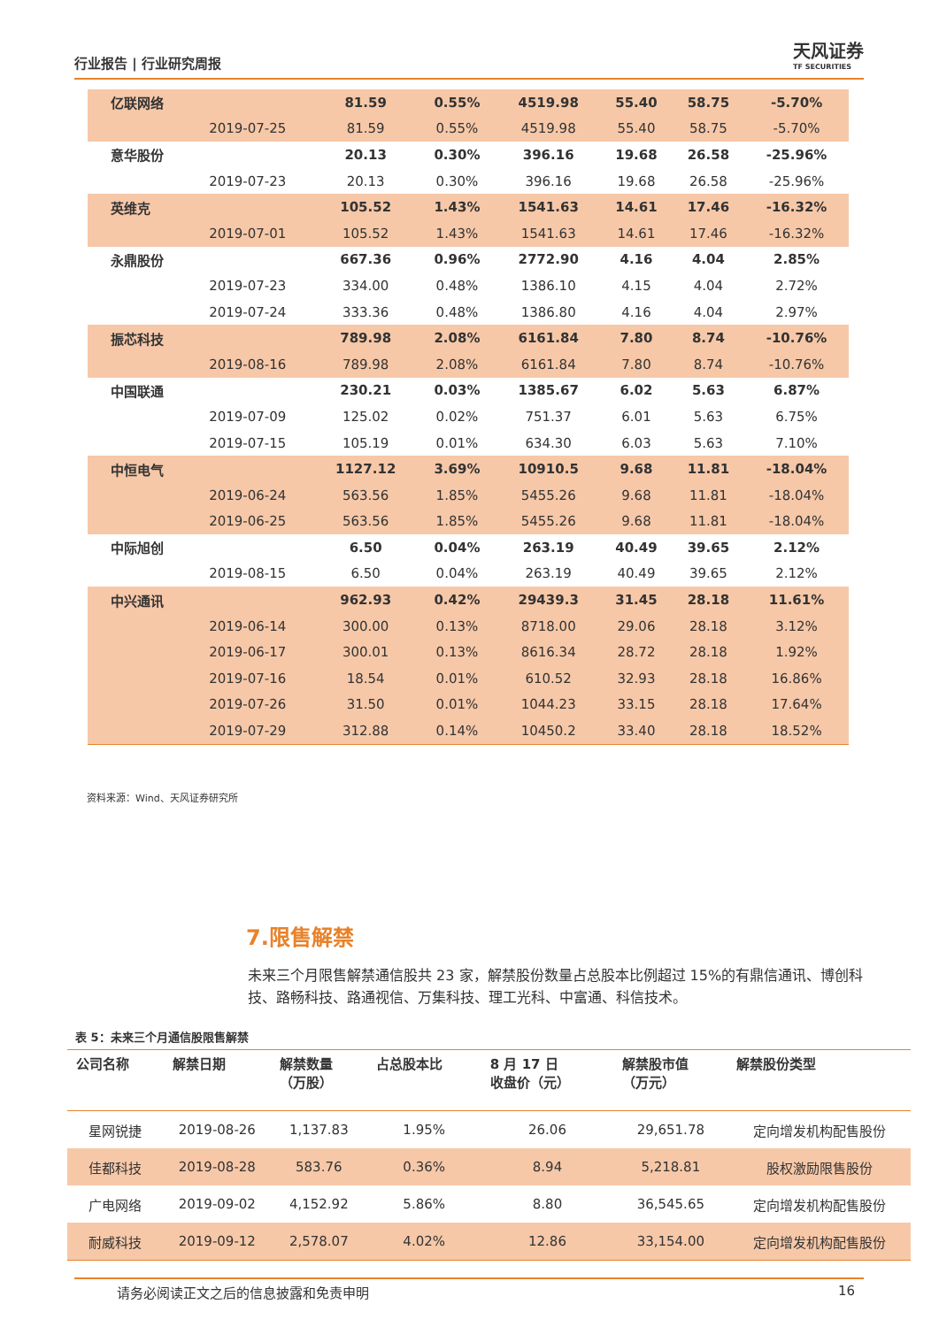行业报告 | 行业研究周报
天风证券
TF SECURITIES
| 亿联网络 | | 81.59 | 0.55% | 4519.98 | 55.40 | 58.75 | -5.70% |
| | 2019-07-25 | 81.59 | 0.55% | 4519.98 | 55.40 | 58.75 | -5.70% |
| 意华股份 | | 20.13 | 0.30% | 396.16 | 19.68 | 26.58 | -25.96% |
| | 2019-07-23 | 20.13 | 0.30% | 396.16 | 19.68 | 26.58 | -25.96% |
| 英维克 | | 105.52 | 1.43% | 1541.63 | 14.61 | 17.46 | -16.32% |
| | 2019-07-01 | 105.52 | 1.43% | 1541.63 | 14.61 | 17.46 | -16.32% |
| 永鼎股份 | | 667.36 | 0.96% | 2772.90 | 4.16 | 4.04 | 2.85% |
| | 2019-07-23 | 334.00 | 0.48% | 1386.10 | 4.15 | 4.04 | 2.72% |
| | 2019-07-24 | 333.36 | 0.48% | 1386.80 | 4.16 | 4.04 | 2.97% |
| 振芯科技 | | 789.98 | 2.08% | 6161.84 | 7.80 | 8.74 | -10.76% |
| | 2019-08-16 | 789.98 | 2.08% | 6161.84 | 7.80 | 8.74 | -10.76% |
| 中国联通 | | 230.21 | 0.03% | 1385.67 | 6.02 | 5.63 | 6.87% |
| | 2019-07-09 | 125.02 | 0.02% | 751.37 | 6.01 | 5.63 | 6.75% |
| | 2019-07-15 | 105.19 | 0.01% | 634.30 | 6.03 | 5.63 | 7.10% |
| 中恒电气 | | 1127.12 | 3.69% | 10910.5 | 9.68 | 11.81 | -18.04% |
| | 2019-06-24 | 563.56 | 1.85% | 5455.26 | 9.68 | 11.81 | -18.04% |
| | 2019-06-25 | 563.56 | 1.85% | 5455.26 | 9.68 | 11.81 | -18.04% |
| 中际旭创 | | 6.50 | 0.04% | 263.19 | 40.49 | 39.65 | 2.12% |
| | 2019-08-15 | 6.50 | 0.04% | 263.19 | 40.49 | 39.65 | 2.12% |
| 中兴通讯 | | 962.93 | 0.42% | 29439.3 | 31.45 | 28.18 | 11.61% |
| | 2019-06-14 | 300.00 | 0.13% | 8718.00 | 29.06 | 28.18 | 3.12% |
| | 2019-06-17 | 300.01 | 0.13% | 8616.34 | 28.72 | 28.18 | 1.92% |
| | 2019-07-16 | 18.54 | 0.01% | 610.52 | 32.93 | 28.18 | 16.86% |
| | 2019-07-26 | 31.50 | 0.01% | 1044.23 | 33.15 | 28.18 | 17.64% |
| | 2019-07-29 | 312.88 | 0.14% | 10450.2 | 33.40 | 28.18 | 18.52% |
资料来源：Wind、天风证券研究所
7.限售解禁
未来三个月限售解禁通信股共 23 家，解禁股份数量占总股本比例超过 15%的有鼎信通讯、博创科技、路畅科技、路通视信、万集科技、理工光科、中富通、科信技术。
表 5：未来三个月通信股限售解禁
| 公司名称 | 解禁日期 | 解禁数量 （万股） | 占总股本比 | 8 月 17 日 收盘价（元） | 解禁股市值 （万元） | 解禁股份类型 |
| --- | --- | --- | --- | --- | --- | --- |
| 星网锐捷 | 2019-08-26 | 1,137.83 | 1.95% | 26.06 | 29,651.78 | 定向增发机构配售股份 |
| 佳都科技 | 2019-08-28 | 583.76 | 0.36% | 8.94 | 5,218.81 | 股权激励限售股份 |
| 广电网络 | 2019-09-02 | 4,152.92 | 5.86% | 8.80 | 36,545.65 | 定向增发机构配售股份 |
| 耐威科技 | 2019-09-12 | 2,578.07 | 4.02% | 12.86 | 33,154.00 | 定向增发机构配售股份 |
请务必阅读正文之后的信息披露和免责申明 16